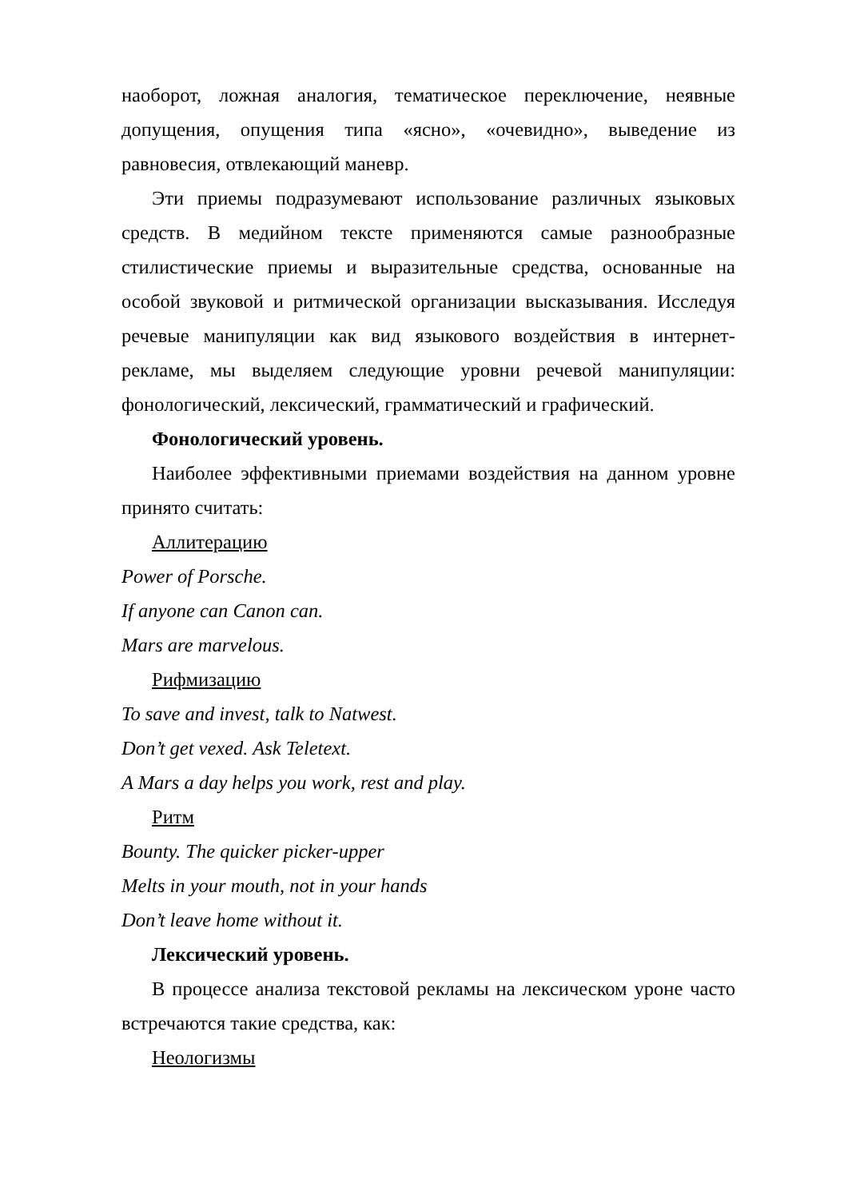наоборот, ложная аналогия, тематическое переключение, неявные допущения, опущения типа «ясно», «очевидно», выведение из равновесия, отвлекающий маневр.
Эти приемы подразумевают использование различных языковых средств. В медийном тексте применяются самые разнообразные стилистические приемы и выразительные средства, основанные на особой звуковой и ритмической организации высказывания. Исследуя речевые манипуляции как вид языкового воздействия в интернет-рекламе, мы выделяем следующие уровни речевой манипуляции: фонологический, лексический, грамматический и графический.
Фонологический уровень.
Наиболее эффективными приемами воздействия на данном уровне принято считать:
Аллитерацию
Power of Porsche.
If anyone can Canon can.
Mars are marvelous.
Рифмизацию
To save and invest, talk to Natwest.
Don’t get vexed. Ask Teletext.
A Mars a day helps you work, rest and play.
Ритм
Bounty. The quicker picker-upper
Melts in your mouth, not in your hands
Don’t leave home without it.
Лексический уровень.
В процессе анализа текстовой рекламы на лексическом уроне часто встречаются такие средства, как:
Неологизмы